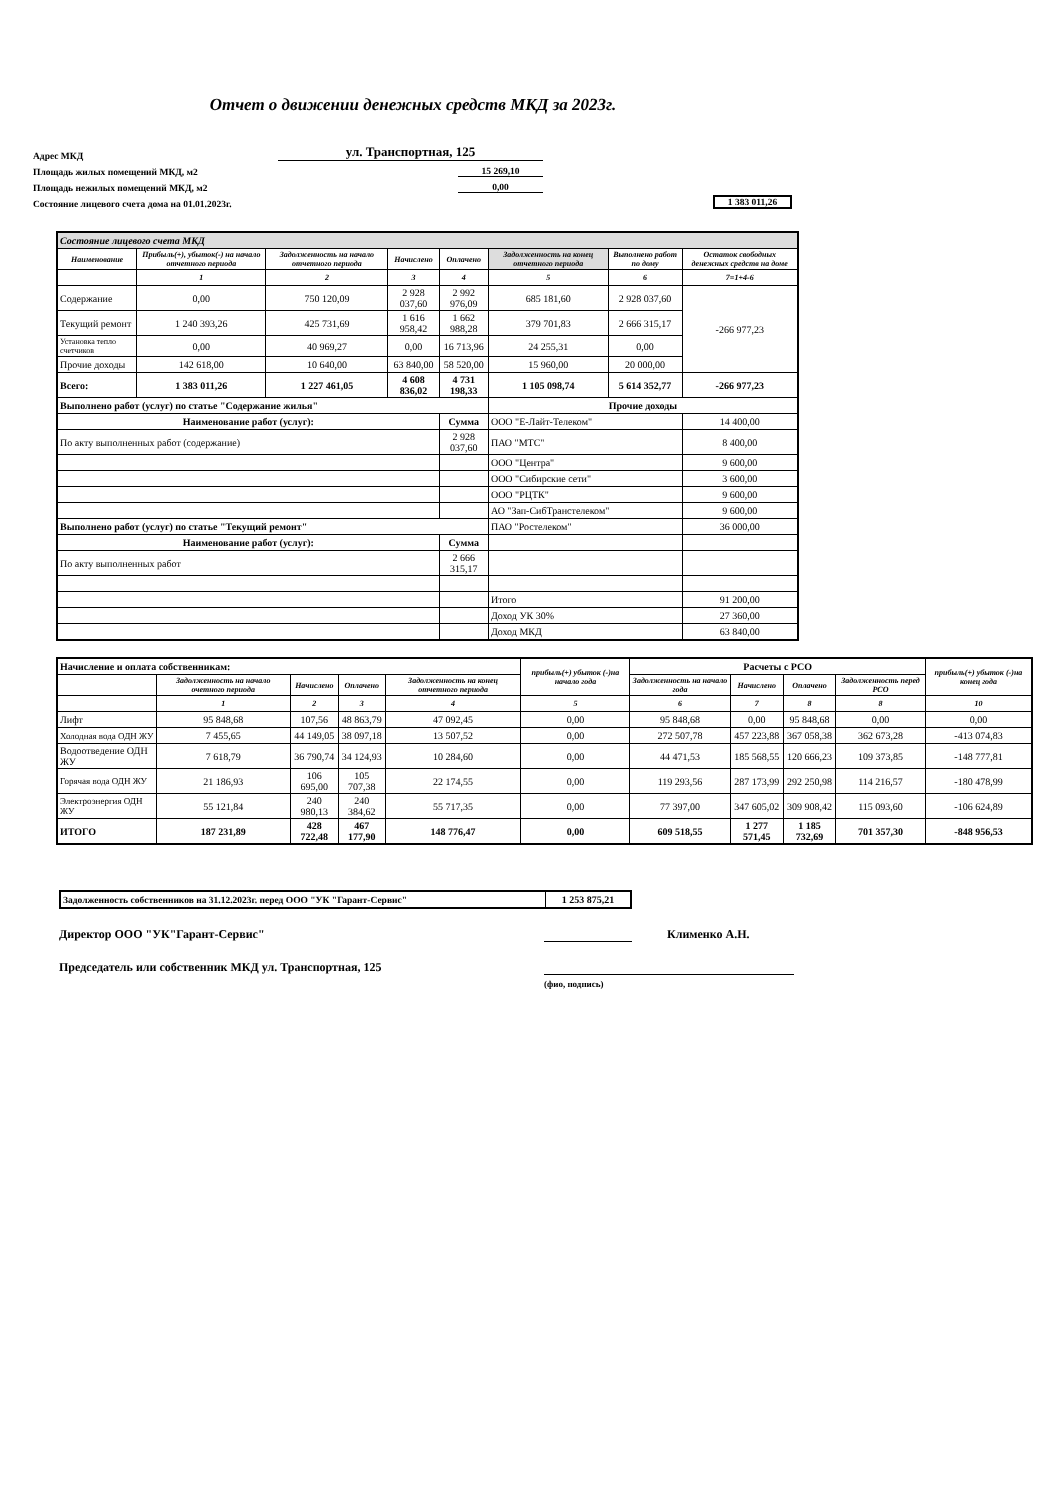Отчет о движении денежных средств МКД за 2023г.
Адрес МКД ул. Транспортная, 125
Площадь жилых помещений МКД, м2 15 269,10
Площадь нежилых помещений МКД, м2 0,00
Состояние лицевого счета дома на 01.01.2023г. 1 383 011,26
| Состояние лицевого счета МКД | | | | | | | |
| Наименование | Прибыль(+), убыток(-) на начало отчетного периода | Задолженность на начало отчетного периода | Начислено | Оплачено | Задолженность на конец отчетного периода | Выполнено работ по дому | Остаток свободных денежных средств на доме |
| | 1 | 2 | 3 | 4 | 5 | 6 | 7=1+4-6 |
| Содержание | 0,00 | 750 120,09 | 2 928 037,60 | 2 992 976,09 | 685 181,60 | 2 928 037,60 | -266 977,23 |
| Текущий ремонт | 1 240 393,26 | 425 731,69 | 1 616 958,42 | 1 662 988,28 | 379 701,83 | 2 666 315,17 | |
| Установка тепло счетчиков | 0,00 | 40 969,27 | 0,00 | 16 713,96 | 24 255,31 | 0,00 | |
| Прочие доходы | 142 618,00 | 10 640,00 | 63 840,00 | 58 520,00 | 15 960,00 | 20 000,00 | |
| Всего: | 1 383 011,26 | 1 227 461,05 | 4 608 836,02 | 4 731 198,33 | 1 105 098,74 | 5 614 352,77 | -266 977,23 |
| Выполнено работ (услуг) по статье "Содержание жилья" | | | | | Прочие доходы | | |
| Наименование работ (услуг): | | | | Сумма | ООО "Е-Лайт-Телеком" | | 14 400,00 |
| По акту выполненных работ (содержание) | | | | 2 928 037,60 | ПАО "МТС" | | 8 400,00 |
| | | | | | ООО "Центра" | | 9 600,00 |
| | | | | | ООО "Сибирские сети" | | 3 600,00 |
| | | | | | ООО "РЦТК" | | 9 600,00 |
| | | | | | АО "Зап-СибТранстелеком" | | 9 600,00 |
| Выполнено работ (услуг) по статье "Текущий ремонт" | | | | | ПАО "Ростелеком" | | 36 000,00 |
| Наименование работ (услуг): | | | | Сумма | | | |
| По акту выполненных работ | | | | 2 666 315,17 | | | |
| | | | | | Итого | | 91 200,00 |
| | | | | | Доход УК 30% | | 27 360,00 |
| | | | | | Доход МКД | | 63 840,00 |
| Начисление и оплата собственникам: | | | | | прибыль(+) убыток (-)на начало года | Расчеты с РСО | | | | прибыль(+) убыток (-)на конец года |
| | Задолженность на начало очетного периода | Начислено | Оплачено | Задолженность на конец отчетного периода | | Задолженность на начало года | Начислено | Оплачено | Задолженность перед РСО | |
| | 1 | 2 | 3 | 4 | 5 | 6 | 7 | 8 | 8 | 10 |
| Лифт | 95 848,68 | 107,56 | 48 863,79 | 47 092,45 | 0,00 | 95 848,68 | 0,00 | 95 848,68 | 0,00 | 0,00 |
| Холодная вода ОДН ЖУ | 7 455,65 | 44 149,05 | 38 097,18 | 13 507,52 | 0,00 | 272 507,78 | 457 223,88 | 367 058,38 | 362 673,28 | -413 074,83 |
| Водоотведение ОДН ЖУ | 7 618,79 | 36 790,74 | 34 124,93 | 10 284,60 | 0,00 | 44 471,53 | 185 568,55 | 120 666,23 | 109 373,85 | -148 777,81 |
| Горячая вода ОДН ЖУ | 21 186,93 | 106 695,00 | 105 707,38 | 22 174,55 | 0,00 | 119 293,56 | 287 173,99 | 292 250,98 | 114 216,57 | -180 478,99 |
| Электроэнергия ОДН ЖУ | 55 121,84 | 240 980,13 | 240 384,62 | 55 717,35 | 0,00 | 77 397,00 | 347 605,02 | 309 908,42 | 115 093,60 | -106 624,89 |
| ИТОГО | 187 231,89 | 428 722,48 | 467 177,90 | 148 776,47 | 0,00 | 609 518,55 | 1 277 571,45 | 1 185 732,69 | 701 357,30 | -848 956,53 |
| Задолженность собственников на 31.12.2023г. перед ООО "УК "Гарант-Сервис" | 1 253 875,21 |
Директор ООО "УК"Гарант-Сервис" Клименко А.Н.
Председатель или собственник МКД ул. Транспортная, 125
(фио, подпись)